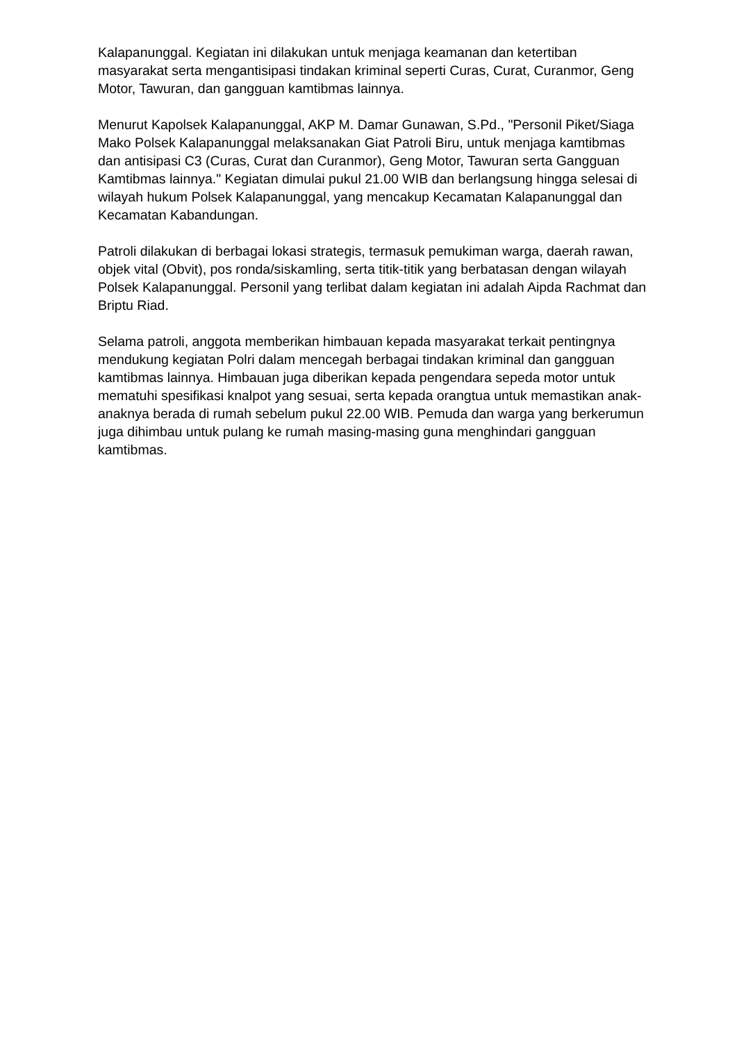Kalapanunggal. Kegiatan ini dilakukan untuk menjaga keamanan dan ketertiban masyarakat serta mengantisipasi tindakan kriminal seperti Curas, Curat, Curanmor, Geng Motor, Tawuran, dan gangguan kamtibmas lainnya.
Menurut Kapolsek Kalapanunggal, AKP M. Damar Gunawan, S.Pd., "Personil Piket/Siaga Mako Polsek Kalapanunggal melaksanakan Giat Patroli Biru, untuk menjaga kamtibmas dan antisipasi C3 (Curas, Curat dan Curanmor), Geng Motor, Tawuran serta Gangguan Kamtibmas lainnya." Kegiatan dimulai pukul 21.00 WIB dan berlangsung hingga selesai di wilayah hukum Polsek Kalapanunggal, yang mencakup Kecamatan Kalapanunggal dan Kecamatan Kabandungan.
Patroli dilakukan di berbagai lokasi strategis, termasuk pemukiman warga, daerah rawan, objek vital (Obvit), pos ronda/siskamling, serta titik-titik yang berbatasan dengan wilayah Polsek Kalapanunggal. Personil yang terlibat dalam kegiatan ini adalah Aipda Rachmat dan Briptu Riad.
Selama patroli, anggota memberikan himbauan kepada masyarakat terkait pentingnya mendukung kegiatan Polri dalam mencegah berbagai tindakan kriminal dan gangguan kamtibmas lainnya. Himbauan juga diberikan kepada pengendara sepeda motor untuk mematuhi spesifikasi knalpot yang sesuai, serta kepada orangtua untuk memastikan anak-anaknya berada di rumah sebelum pukul 22.00 WIB. Pemuda dan warga yang berkerumun juga dihimbau untuk pulang ke rumah masing-masing guna menghindari gangguan kamtibmas.